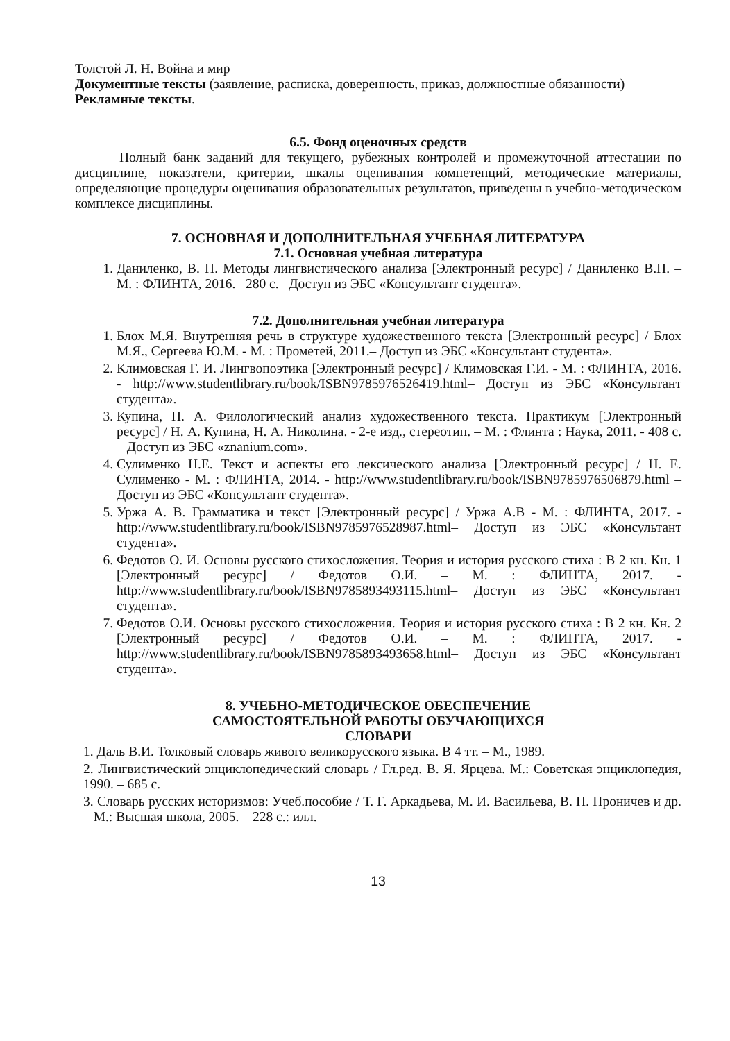Толстой Л. Н. Война и мир
Документные тексты (заявление, расписка, доверенность, приказ, должностные обязанности)
Рекламные тексты.
6.5. Фонд оценочных средств
Полный банк заданий для текущего, рубежных контролей и промежуточной аттестации по дисциплине, показатели, критерии, шкалы оценивания компетенций, методические материалы, определяющие процедуры оценивания образовательных результатов, приведены в учебно-методическом комплексе дисциплины.
7. ОСНОВНАЯ И ДОПОЛНИТЕЛЬНАЯ УЧЕБНАЯ ЛИТЕРАТУРА
7.1. Основная учебная литература
1. Даниленко, В. П. Методы лингвистического анализа [Электронный ресурс] / Даниленко В.П. – М. : ФЛИНТА, 2016.– 280 с. –Доступ из ЭБС «Консультант студента».
7.2. Дополнительная учебная литература
1. Блох М.Я. Внутренняя речь в структуре художественного текста [Электронный ресурс] / Блох М.Я., Сергеева Ю.М. - М. : Прометей, 2011.– Доступ из ЭБС «Консультант студента».
2. Климовская Г. И. Лингвопоэтика [Электронный ресурс] / Климовская Г.И. - М. : ФЛИНТА, 2016. - http://www.studentlibrary.ru/book/ISBN9785976526419.html– Доступ из ЭБС «Консультант студента».
3. Купина, Н. А. Филологический анализ художественного текста. Практикум [Электронный ресурс] / Н. А. Купина, Н. А. Николина. - 2-е изд., стереотип. – М. : Флинта : Наука, 2011. - 408 с. – Доступ из ЭБС «znanium.com».
4. Сулименко Н.Е. Текст и аспекты его лексического анализа [Электронный ресурс] / Н. Е. Сулименко - М. : ФЛИНТА, 2014. - http://www.studentlibrary.ru/book/ISBN9785976506879.html – Доступ из ЭБС «Консультант студента».
5. Уржа А. В. Грамматика и текст [Электронный ресурс] / Уржа А.В - М. : ФЛИНТА, 2017. - http://www.studentlibrary.ru/book/ISBN9785976528987.html– Доступ из ЭБС «Консультант студента».
6. Федотов О. И. Основы русского стихосложения. Теория и история русского стиха : В 2 кн. Кн. 1 [Электронный ресурс] / Федотов О.И. – М. : ФЛИНТА, 2017. - http://www.studentlibrary.ru/book/ISBN9785893493115.html– Доступ из ЭБС «Консультант студента».
7. Федотов О.И. Основы русского стихосложения. Теория и история русского стиха : В 2 кн. Кн. 2 [Электронный ресурс] / Федотов О.И. – М. : ФЛИНТА, 2017. - http://www.studentlibrary.ru/book/ISBN9785893493658.html– Доступ из ЭБС «Консультант студента».
8. УЧЕБНО-МЕТОДИЧЕСКОЕ ОБЕСПЕЧЕНИЕ
САМОСТОЯТЕЛЬНОЙ РАБОТЫ ОБУЧАЮЩИХСЯ
СЛОВАРИ
1. Даль В.И. Толковый словарь живого великорусского языка. В 4 тт. – М., 1989.
2. Лингвистический энциклопедический словарь / Гл.ред. В. Я. Ярцева. М.: Советская энциклопедия, 1990. – 685 с.
3. Словарь русских историзмов: Учеб.пособие / Т. Г. Аркадьева, М. И. Васильева, В. П. Проничев и др. – М.: Высшая школа, 2005. – 228 с.: илл.
13